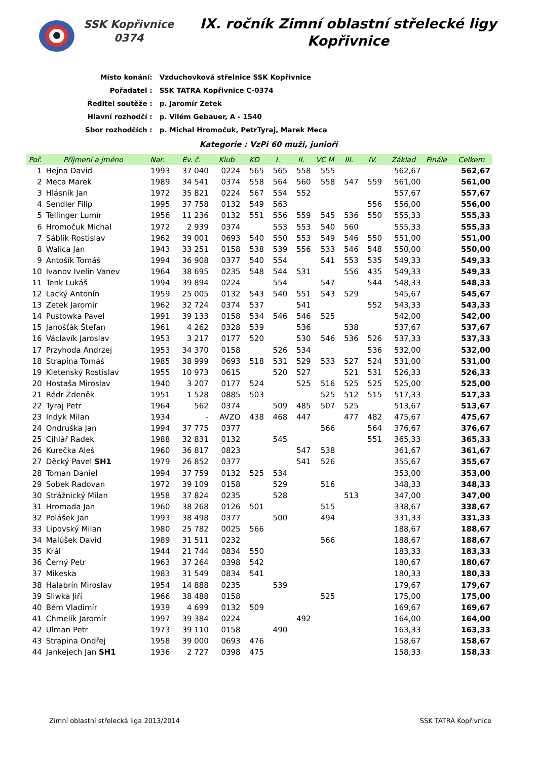SSK Kopřivnice
0374
IX. ročník Zimní oblastní střelecké ligy
Kopřivnice
| Místo konání: | Vzduchovková střelnice SSK Kopřivnice |
| Pořadatel : | SSK TATRA Kopřivnice C-0374 |
| Ředitel soutěže : | p. Jaromír Zetek |
| Hlavní rozhodčí : | p. Vilém Gebauer, A - 1540 |
| Sbor rozhodčích : | p. Michal Hromočuk, PetrTyraj, Marek Meca |
Kategorie : VzPi 60 muži, junioři
| Poř. | Příjmení a jméno | Nar. | Ev. č. | Klub | KD | I. | II. | VC M | III. | IV. | Základ | Finále | Celkem |
| --- | --- | --- | --- | --- | --- | --- | --- | --- | --- | --- | --- | --- | --- |
| 1 | Hejna David | 1993 | 37 040 | 0224 | 565 | 565 | 558 | 555 | | | 562,67 | | 562,67 |
| 2 | Meca Marek | 1989 | 34 541 | 0374 | 558 | 564 | 560 | 558 | 547 | 559 | 561,00 | | 561,00 |
| 3 | Hlásník Jan | 1972 | 35 821 | 0224 | 567 | 554 | 552 | | | | 557,67 | | 557,67 |
| 4 | Sendler Filip | 1995 | 37 758 | 0132 | 549 | 563 | | | | 556 | 556,00 | | 556,00 |
| 5 | Tellinger Lumír | 1956 | 11 236 | 0132 | 551 | 556 | 559 | 545 | 536 | 550 | 555,33 | | 555,33 |
| 6 | Hromočuk Michal | 1972 | 2 939 | 0374 | | 553 | 553 | 540 | 560 | | 555,33 | | 555,33 |
| 7 | Sáblík Rostislav | 1962 | 39 001 | 0693 | 540 | 550 | 553 | 549 | 546 | 550 | 551,00 | | 551,00 |
| 8 | Walica Jan | 1943 | 33 251 | 0158 | 538 | 539 | 556 | 533 | 546 | 548 | 550,00 | | 550,00 |
| 9 | Antošík Tomáš | 1994 | 36 908 | 0377 | 540 | 554 | | 541 | 553 | 535 | 549,33 | | 549,33 |
| 10 | Ivanov Ivelin Vanev | 1964 | 38 695 | 0235 | 548 | 544 | 531 | | 556 | 435 | 549,33 | | 549,33 |
| 11 | Tenk Lukáš | 1994 | 39 894 | 0224 | | 554 | | 547 | | 544 | 548,33 | | 548,33 |
| 12 | Lacký Antonín | 1959 | 25 005 | 0132 | 543 | 540 | 551 | 543 | 529 | | 545,67 | | 545,67 |
| 13 | Zetek Jaromír | 1962 | 32 724 | 0374 | 537 | | 541 | | | 552 | 543,33 | | 543,33 |
| 14 | Pustowka Pavel | 1991 | 39 133 | 0158 | 534 | 546 | 546 | 525 | | | 542,00 | | 542,00 |
| 15 | Janošťák Štefan | 1961 | 4 262 | 0328 | 539 | | 536 | | 538 | | 537,67 | | 537,67 |
| 16 | Václavík Jaroslav | 1953 | 3 217 | 0177 | 520 | | 530 | 546 | 536 | 526 | 537,33 | | 537,33 |
| 17 | Przyhoda Andrzej | 1953 | 34 370 | 0158 | | 526 | 534 | | | 536 | 532,00 | | 532,00 |
| 18 | Strapina Tomáš | 1985 | 38 999 | 0693 | 518 | 531 | 529 | 533 | 527 | 524 | 531,00 | | 531,00 |
| 19 | Kletenský Rostislav | 1955 | 10 973 | 0615 | | 520 | 527 | | 521 | 531 | 526,33 | | 526,33 |
| 20 | Hostaša Miroslav | 1940 | 3 207 | 0177 | 524 | | 525 | 516 | 525 | 525 | 525,00 | | 525,00 |
| 21 | Rédr Zdeněk | 1951 | 1 528 | 0885 | 503 | | | 525 | 512 | 515 | 517,33 | | 517,33 |
| 22 | Tyraj Petr | 1964 | 562 | 0374 | | 509 | 485 | 507 | 525 | | 513,67 | | 513,67 |
| 23 | Indyk Milan | 1934 | - | AVZO | 438 | 468 | 447 | | 477 | 482 | 475,67 | | 475,67 |
| 24 | Ondruška Jan | 1994 | 37 775 | 0377 | | | | 566 | | 564 | 376,67 | | 376,67 |
| 25 | Cihlář Radek | 1988 | 32 831 | 0132 | | 545 | | | | 551 | 365,33 | | 365,33 |
| 26 | Kurečka Aleš | 1960 | 36 817 | 0823 | | | 547 | 538 | | | 361,67 | | 361,67 |
| 27 | Děcký Pavel SH1 | 1979 | 26 852 | 0377 | | | 541 | 526 | | | 355,67 | | 355,67 |
| 28 | Toman Daniel | 1994 | 37 759 | 0132 | 525 | 534 | | | | | 353,00 | | 353,00 |
| 29 | Sobek Radovan | 1972 | 39 109 | 0158 | | 529 | | 516 | | | 348,33 | | 348,33 |
| 30 | Strážnický Milan | 1958 | 37 824 | 0235 | | 528 | | | 513 | | 347,00 | | 347,00 |
| 31 | Hromada Jan | 1960 | 38 268 | 0126 | 501 | | | 515 | | | 338,67 | | 338,67 |
| 32 | Polášek Jan | 1993 | 38 498 | 0377 | | 500 | | 494 | | | 331,33 | | 331,33 |
| 33 | Lipovský Milan | 1980 | 25 782 | 0025 | 566 | | | | | | 188,67 | | 188,67 |
| 34 | Malúšek David | 1989 | 31 511 | 0232 | | | | 566 | | | 188,67 | | 188,67 |
| 35 | Král | 1944 | 21 744 | 0834 | 550 | | | | | | 183,33 | | 183,33 |
| 36 | Černý Petr | 1963 | 37 264 | 0398 | 542 | | | | | | 180,67 | | 180,67 |
| 37 | Mikeska | 1983 | 31 549 | 0834 | 541 | | | | | | 180,33 | | 180,33 |
| 38 | Halabrín Miroslav | 1954 | 14 888 | 0235 | | 539 | | | | | 179,67 | | 179,67 |
| 39 | Sliwka Jiří | 1966 | 38 488 | 0158 | | | | 525 | | | 175,00 | | 175,00 |
| 40 | Bém Vladimír | 1939 | 4 699 | 0132 | 509 | | | | | | 169,67 | | 169,67 |
| 41 | Chmelík Jaromír | 1997 | 39 384 | 0224 | | | 492 | | | | 164,00 | | 164,00 |
| 42 | Ulman Petr | 1973 | 39 110 | 0158 | | 490 | | | | | 163,33 | | 163,33 |
| 43 | Strapina Ondřej | 1958 | 39 000 | 0693 | 476 | | | | | | 158,67 | | 158,67 |
| 44 | Jankejech Jan SH1 | 1936 | 2 727 | 0398 | 475 | | | | | | 158,33 | | 158,33 |
Zimní oblastní střelecká liga 2013/2014 SSK TATRA Kopřivnice